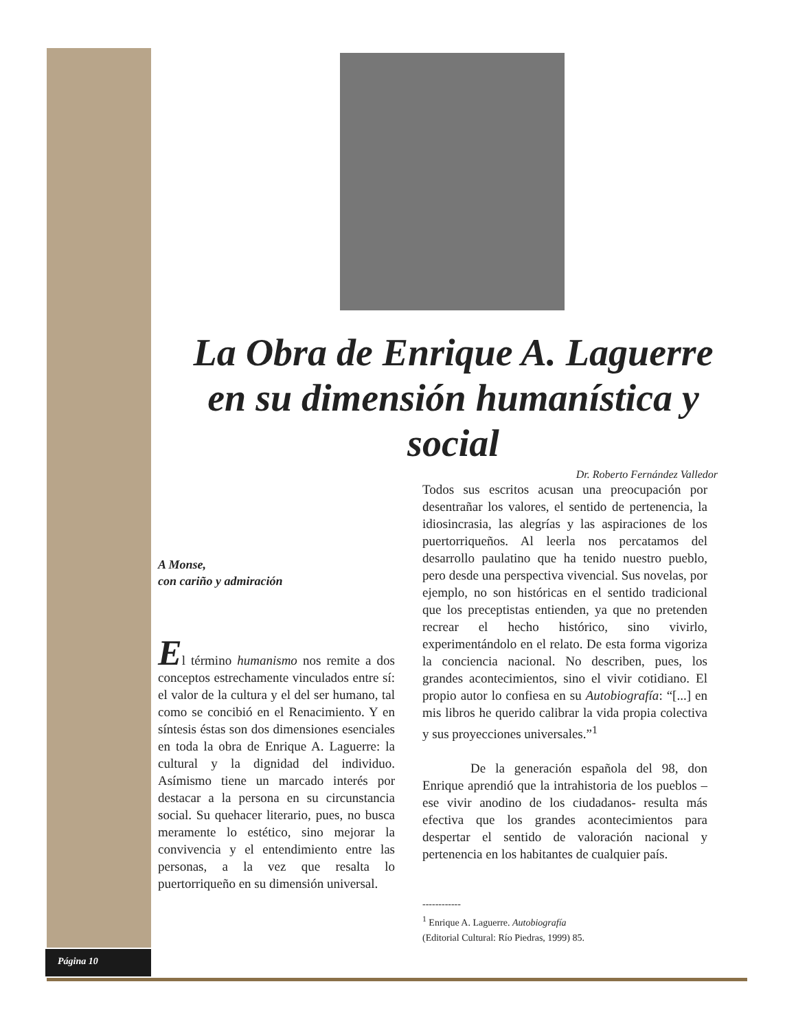La Obra de Enrique A. Laguerre
en su dimensión humanística y social
Dr. Roberto Fernández Valledor
A Monse,
con cariño y admiración
El término humanismo nos remite a dos conceptos estrechamente vinculados entre sí: el valor de la cultura y el del ser humano, tal como se concibió en el Renacimiento. Y en síntesis éstas son dos dimensiones esenciales en toda la obra de Enrique A. Laguerre: la cultural y la dignidad del individuo. Asímismo tiene un marcado interés por destacar a la persona en su circunstancia social. Su quehacer literario, pues, no busca meramente lo estético, sino mejorar la convivencia y el entendimiento entre las personas, a la vez que resalta lo puertorriqueño en su dimensión universal.
Todos sus escritos acusan una preocupación por desentrañar los valores, el sentido de pertenencia, la idiosincrasia, las alegrías y las aspiraciones de los puertorriqueños. Al leerla nos percatamos del desarrollo paulatino que ha tenido nuestro pueblo, pero desde una perspectiva vivencial. Sus novelas, por ejemplo, no son históricas en el sentido tradicional que los preceptistas entienden, ya que no pretenden recrear el hecho histórico, sino vivirlo, experimentándolo en el relato. De esta forma vigoriza la conciencia nacional. No describen, pues, los grandes acontecimientos, sino el vivir cotidiano. El propio autor lo confiesa en su Autobiografía: “[...] en mis libros he querido calibrar la vida propia colectiva y sus proyecciones universales.”<sup>1</sup>
De la generación española del 98, don Enrique aprendió que la intrahistoria de los pueblos –ese vivir anodino de los ciudadanos- resulta más efectiva que los grandes acontecimientos para despertar el sentido de valoración nacional y pertenencia en los habitantes de cualquier país.
------------
<sup>1</sup> Enrique A. Laguerre. Autobiografía
(Editorial Cultural: Río Piedras, 1999) 85.
Página 10